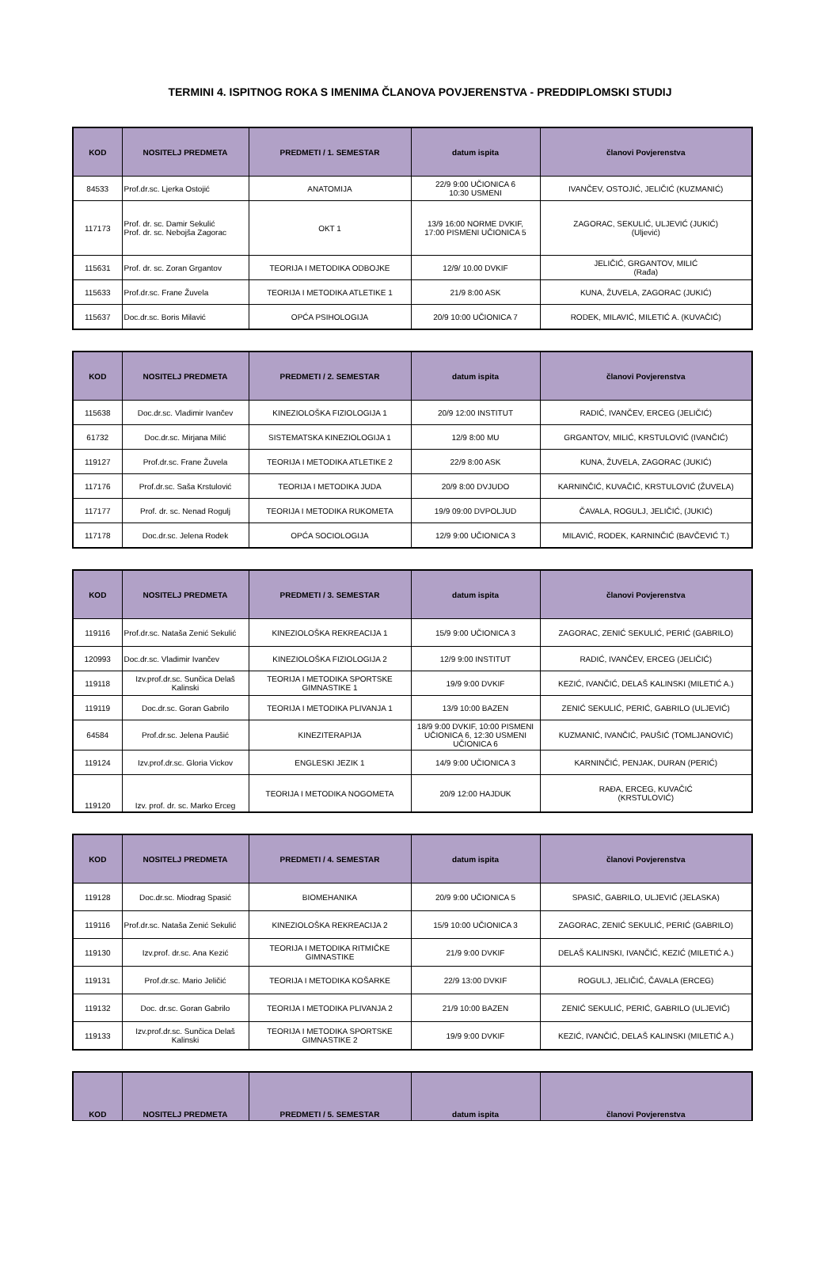TERMINI 4. ISPITNOG ROKA S IMENIMA ČLANOVA POVJERENSTVA - PREDDIPLOMSKI STUDIJ
| KOD | NOSITELJ PREDMETA | PREDMETI / 1. SEMESTAR | datum ispita | članovi Povjerenstva |
| --- | --- | --- | --- | --- |
| 84533 | Prof.dr.sc. Ljerka Ostojić | ANATOMIJA | 22/9 9:00 UČIONICA 6 10:30 USMENI | IVANČEV, OSTOJIĆ, JELIČIĆ (KUZMANIĆ) |
| 117173 | Prof. dr. sc. Damir Sekulić Prof. dr. sc. Nebojša Zagorac | OKT 1 | 13/9 16:00 NORME DVKIF, 17:00 PISMENI UČIONICA 5 | ZAGORAC, SEKULIĆ, ULJEVIĆ (JUKIĆ) (Uljević) |
| 115631 | Prof. dr. sc. Zoran Grgantov | TEORIJA I METODIKA ODBOJKE | 12/9/ 10.00 DVKIF | JELIČIĆ, GRGANTOV, MILIĆ (Rađa) |
| 115633 | Prof.dr.sc. Frane Žuvela | TEORIJA I METODIKA ATLETIKE 1 | 21/9 8:00 ASK | KUNA, ŽUVELA, ZAGORAC (JUKIĆ) |
| 115637 | Doc.dr.sc. Boris Milavić | OPĆA PSIHOLOGIJA | 20/9 10:00 UČIONICA 7 | RODEK, MILAVIĆ, MILETIĆ A. (KUVAČIĆ) |
| KOD | NOSITELJ PREDMETA | PREDMETI / 2. SEMESTAR | datum ispita | članovi Povjerenstva |
| --- | --- | --- | --- | --- |
| 115638 | Doc.dr.sc. Vladimir Ivančev | KINEZIOLOŠKA FIZIOLOGIJA 1 | 20/9 12:00 INSTITUT | RADIĆ, IVANČEV, ERCEG (JELIČIĆ) |
| 61732 | Doc.dr.sc. Mirjana Milić | SISTEMATSKA KINEZIOLOGIJA 1 | 12/9 8:00 MU | GRGANTOV, MILIĆ, KRSTULOVIĆ (IVANČIĆ) |
| 119127 | Prof.dr.sc. Frane Žuvela | TEORIJA I METODIKA ATLETIKE 2 | 22/9 8:00 ASK | KUNA, ŽUVELA, ZAGORAC (JUKIĆ) |
| 117176 | Prof.dr.sc. Saša Krstulović | TEORIJA I METODIKA JUDA | 20/9 8:00 DVJUDO | KARNINČIĆ, KUVAČIĆ, KRSTULOVIĆ (ŽUVELA) |
| 117177 | Prof. dr. sc. Nenad Rogulj | TEORIJA I METODIKA RUKOMETA | 19/9 09:00 DVPOLJUD | ČAVALA, ROGULJ, JELIČIĆ, (JUKIĆ) |
| 117178 | Doc.dr.sc. Jelena Rodek | OPĆA SOCIOLOGIJA | 12/9 9:00 UČIONICA 3 | MILAVIĆ, RODEK, KARNINČIĆ (BAVČEVIĆ T.) |
| KOD | NOSITELJ PREDMETA | PREDMETI / 3. SEMESTAR | datum ispita | članovi Povjerenstva |
| --- | --- | --- | --- | --- |
| 119116 | Prof.dr.sc. Nataša Zenić Sekulić | KINEZIOLOŠKA REKREACIJA 1 | 15/9 9:00 UČIONICA 3 | ZAGORAC, ZENIĆ SEKULIĆ, PERIĆ (GABRILO) |
| 120993 | Doc.dr.sc. Vladimir Ivančev | KINEZIOLOŠKA FIZIOLOGIJA 2 | 12/9 9:00 INSTITUT | RADIĆ, IVANČEV, ERCEG (JELIČIĆ) |
| 119118 | Izv.prof.dr.sc. Sunčica Delaš Kalinski | TEORIJA I METODIKA SPORTSKE GIMNASTIKE 1 | 19/9 9:00 DVKIF | KEZIĆ, IVANČIĆ, DELAŠ KALINSKI (MILETIĆ A.) |
| 119119 | Doc.dr.sc. Goran Gabrilo | TEORIJA I METODIKA PLIVANJA 1 | 13/9 10:00 BAZEN | ZENIĆ SEKULIĆ, PERIĆ, GABRILO (ULJEVIĆ) |
| 64584 | Prof.dr.sc. Jelena Paušić | KINEZITERAPIJA | 18/9 9:00 DVKIF, 10:00 PISMENI UČIONICA 6, 12:30 USMENI UČIONICA 6 | KUZMANIĆ, IVANČIĆ, PAUŠIĆ (TOMLJANOVIĆ) |
| 119124 | Izv.prof.dr.sc. Gloria Vickov | ENGLESKI JEZIK 1 | 14/9 9:00 UČIONICA 3 | KARNINČIĆ, PENJAK, DURAN (PERIĆ) |
| 119120 | Izv. prof. dr. sc. Marko Erceg | TEORIJA I METODIKA NOGOMETA | 20/9 12:00 HAJDUK | RAĐA, ERCEG, KUVAČIĆ (KRSTULOVIĆ) |
| KOD | NOSITELJ PREDMETA | PREDMETI / 4. SEMESTAR | datum ispita | članovi Povjerenstva |
| --- | --- | --- | --- | --- |
| 119128 | Doc.dr.sc. Miodrag Spasić | BIOMEHANIKA | 20/9 9:00 UČIONICA 5 | SPASIĆ, GABRILO, ULJEVIĆ (JELASKA) |
| 119116 | Prof.dr.sc. Nataša Zenić Sekulić | KINEZIOLOŠKA REKREACIJA 2 | 15/9 10:00 UČIONICA 3 | ZAGORAC, ZENIĆ SEKULIĆ, PERIĆ (GABRILO) |
| 119130 | Izv.prof. dr.sc. Ana Kezić | TEORIJA I METODIKA RITMIČKE GIMNASTIKE | 21/9 9:00 DVKIF | DELAŠ KALINSKI, IVANČIĆ, KEZIĆ (MILETIĆ A.) |
| 119131 | Prof.dr.sc. Mario Jeličić | TEORIJA I METODIKA KOŠARKE | 22/9 13:00 DVKIF | ROGULJ, JELIČIĆ, ČAVALA (ERCEG) |
| 119132 | Doc. dr.sc. Goran Gabrilo | TEORIJA I METODIKA PLIVANJA 2 | 21/9 10:00 BAZEN | ZENIĆ SEKULIĆ, PERIĆ, GABRILO (ULJEVIĆ) |
| 119133 | Izv.prof.dr.sc. Sunčica Delaš Kalinski | TEORIJA I METODIKA SPORTSKE GIMNASTIKE 2 | 19/9 9:00 DVKIF | KEZIĆ, IVANČIĆ, DELAŠ KALINSKI (MILETIĆ A.) |
| KOD | NOSITELJ PREDMETA | PREDMETI / 5. SEMESTAR | datum ispita | članovi Povjerenstva |
| --- | --- | --- | --- | --- |